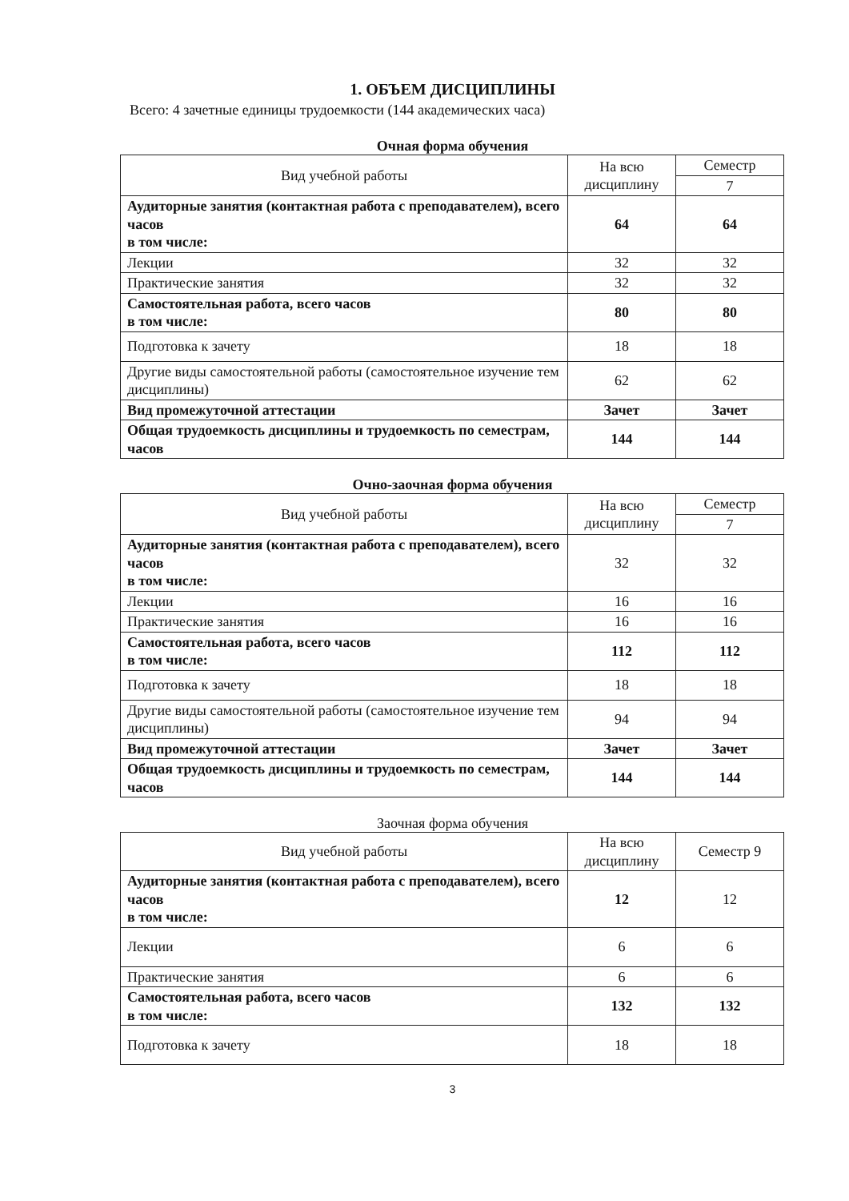1. ОБЪЕМ ДИСЦИПЛИНЫ
Всего: 4 зачетные единицы трудоемкости (144 академических часа)
Очная форма обучения
| Вид учебной работы | На всю дисциплину | Семестр |
| --- | --- | --- |
| | | 7 |
| Аудиторные занятия (контактная работа с преподавателем), всего часов в том числе: | 64 | 64 |
| Лекции | 32 | 32 |
| Практические занятия | 32 | 32 |
| Самостоятельная работа, всего часов в том числе: | 80 | 80 |
| Подготовка к зачету | 18 | 18 |
| Другие виды самостоятельной работы (самостоятельное изучение тем дисциплины) | 62 | 62 |
| Вид промежуточной аттестации | Зачет | Зачет |
| Общая трудоемкость дисциплины и трудоемкость по семестрам, часов | 144 | 144 |
Очно-заочная форма обучения
| Вид учебной работы | На всю дисциплину | Семестр |
| --- | --- | --- |
| | | 7 |
| Аудиторные занятия (контактная работа с преподавателем), всего часов в том числе: | 32 | 32 |
| Лекции | 16 | 16 |
| Практические занятия | 16 | 16 |
| Самостоятельная работа, всего часов в том числе: | 112 | 112 |
| Подготовка к зачету | 18 | 18 |
| Другие виды самостоятельной работы (самостоятельное изучение тем дисциплины) | 94 | 94 |
| Вид промежуточной аттестации | Зачет | Зачет |
| Общая трудоемкость дисциплины и трудоемкость по семестрам, часов | 144 | 144 |
Заочная форма обучения
| Вид учебной работы | На всю дисциплину | Семестр 9 |
| --- | --- | --- |
| Аудиторные занятия (контактная работа с преподавателем), всего часов в том числе: | 12 | 12 |
| Лекции | 6 | 6 |
| Практические занятия | 6 | 6 |
| Самостоятельная работа, всего часов в том числе: | 132 | 132 |
| Подготовка к зачету | 18 | 18 |
3